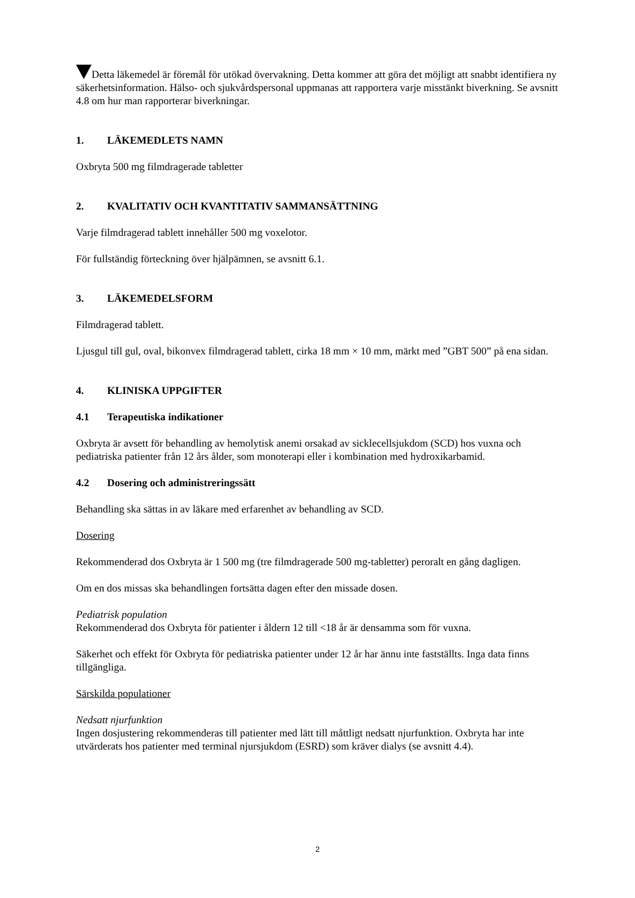Detta läkemedel är föremål för utökad övervakning. Detta kommer att göra det möjligt att snabbt identifiera ny säkerhetsinformation. Hälso- och sjukvårdspersonal uppmanas att rapportera varje misstänkt biverkning. Se avsnitt 4.8 om hur man rapporterar biverkningar.
1. LÄKEMEDLETS NAMN
Oxbryta 500 mg filmdragerade tabletter
2. KVALITATIV OCH KVANTITATIV SAMMANSÄTTNING
Varje filmdragerad tablett innehåller 500 mg voxelotor.
För fullständig förteckning över hjälpämnen, se avsnitt 6.1.
3. LÄKEMEDELSFORM
Filmdragerad tablett.
Ljusgul till gul, oval, bikonvex filmdragerad tablett, cirka 18 mm × 10 mm, märkt med ”GBT 500” på ena sidan.
4. KLINISKA UPPGIFTER
4.1 Terapeutiska indikationer
Oxbryta är avsett för behandling av hemolytisk anemi orsakad av sicklecellsjukdom (SCD) hos vuxna och pediatriska patienter från 12 års ålder, som monoterapi eller i kombination med hydroxikarbamid.
4.2 Dosering och administreringssätt
Behandling ska sättas in av läkare med erfarenhet av behandling av SCD.
Dosering
Rekommenderad dos Oxbryta är 1 500 mg (tre filmdragerade 500 mg-tabletter) peroralt en gång dagligen.
Om en dos missas ska behandlingen fortsätta dagen efter den missade dosen.
Pediatrisk population
Rekommenderad dos Oxbryta för patienter i åldern 12 till <18 år är densamma som för vuxna.
Säkerhet och effekt för Oxbryta för pediatriska patienter under 12 år har ännu inte fastställts. Inga data finns tillgängliga.
Särskilda populationer
Nedsatt njurfunktion
Ingen dosjustering rekommenderas till patienter med lätt till måttligt nedsatt njurfunktion. Oxbryta har inte utvärderats hos patienter med terminal njursjukdom (ESRD) som kräver dialys (se avsnitt 4.4).
2